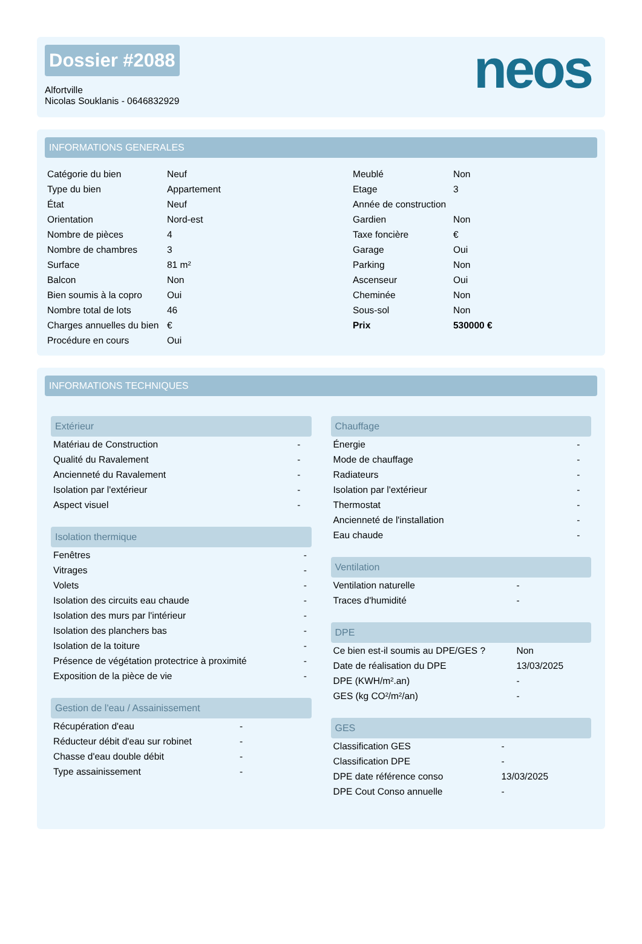Dossier #2088
Alfortville
Nicolas Souklanis - 0646832929
neos
INFORMATIONS GENERALES
| Catégorie du bien | Neuf |
| Type du bien | Appartement |
| État | Neuf |
| Orientation | Nord-est |
| Nombre de pièces | 4 |
| Nombre de chambres | 3 |
| Surface | 81 m² |
| Balcon | Non |
| Bien soumis à la copro | Oui |
| Nombre total de lots | 46 |
| Charges annuelles du bien | € |
| Procédure en cours | Oui |
| Meublé | Non |
| Etage | 3 |
| Année de construction | |
| Gardien | Non |
| Taxe foncière | € |
| Garage | Oui |
| Parking | Non |
| Ascenseur | Oui |
| Cheminée | Non |
| Sous-sol | Non |
| Prix | 530000 € |
INFORMATIONS TECHNIQUES
Extérieur
| Matériau de Construction | - |
| Qualité du Ravalement | - |
| Ancienneté du Ravalement | - |
| Isolation par l'extérieur | - |
| Aspect visuel | - |
Isolation thermique
| Fenêtres | - |
| Vitrages | - |
| Volets | - |
| Isolation des circuits eau chaude | - |
| Isolation des murs par l'intérieur | - |
| Isolation des planchers bas | - |
| Isolation de la toiture | - |
| Présence de végétation protectrice à proximité | - |
| Exposition de la pièce de vie | - |
Gestion de l'eau / Assainissement
| Récupération d'eau | - |
| Réducteur débit d'eau sur robinet | - |
| Chasse d'eau double débit | - |
| Type assainissement | - |
Chauffage
| Énergie | - |
| Mode de chauffage | - |
| Radiateurs | - |
| Isolation par l'extérieur | - |
| Thermostat | - |
| Ancienneté de l'installation | - |
| Eau chaude | - |
Ventilation
| Ventilation naturelle | - |
| Traces d'humidité | - |
DPE
| Ce bien est-il soumis au DPE/GES ? | Non |
| Date de réalisation du DPE | 13/03/2025 |
| DPE (KWH/m².an) | - |
| GES (kg CO²/m²/an) | - |
GES
| Classification GES | - |
| Classification DPE | - |
| DPE date référence conso | 13/03/2025 |
| DPE Cout Conso annuelle | - |